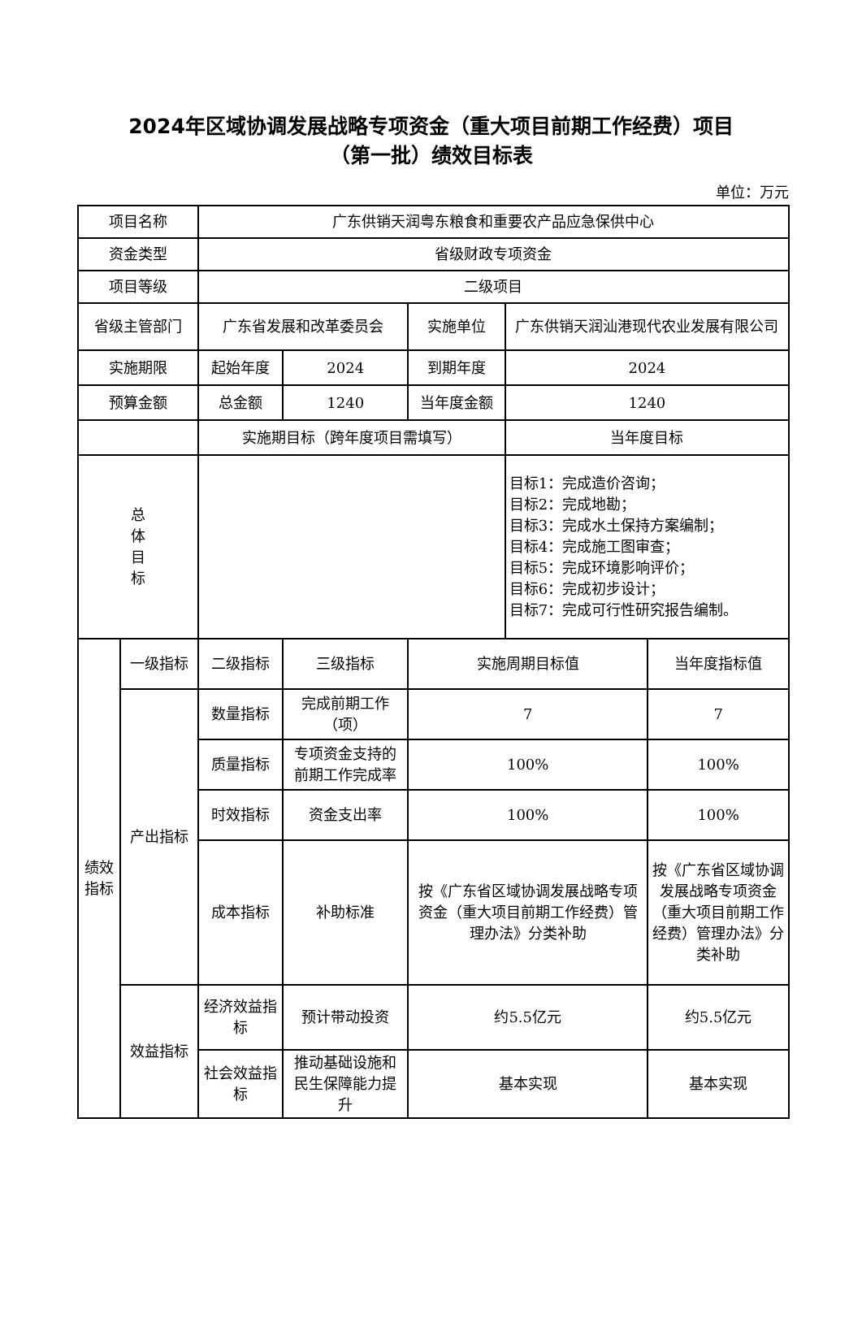2024年区域协调发展战略专项资金（重大项目前期工作经费）项目
（第一批）绩效目标表
单位：万元
| 项目名称 | | 广东供销天润粤东粮食和重要农产品应急保供中心 | | | | |
| 资金类型 | | 省级财政专项资金 | | | | |
| 项目等级 | | 二级项目 | | | | |
| 省级主管部门 | | 广东省发展和改革委员会 | | 实施单位 | 广东供销天润汕港现代农业发展有限公司 | |
| 实施期限 | | 起始年度 | 2024 | 到期年度 | 2024 | |
| 预算金额 | | 总金额 | 1240 | 当年度金额 | 1240 | |
| | | 实施期目标（跨年度项目需填写） | | | 当年度目标 | |
| 总 体 目 标 | | | | | 目标1：完成造价咨询； 目标2：完成地勘； 目标3：完成水土保持方案编制； 目标4：完成施工图审查； 目标5：完成环境影响评价； 目标6：完成初步设计； 目标7：完成可行性研究报告编制。 | |
| 绩效 指标 | 一级指标 | 二级指标 | 三级指标 | 实施周期目标值 | | 当年度指标值 |
| | 产出指标 | 数量指标 | 完成前期工作（项） | 7 | | 7 |
| | | 质量指标 | 专项资金支持的前期工作完成率 | 100% | | 100% |
| | | 时效指标 | 资金支出率 | 100% | | 100% |
| | | 成本指标 | 补助标准 | 按《广东省区域协调发展战略专项资金（重大项目前期工作经费）管理办法》分类补助 | | 按《广东省区域协调发展战略专项资金（重大项目前期工作经费）管理办法》分类补助 |
| | 效益指标 | 经济效益指标 | 预计带动投资 | 约5.5亿元 | | 约5.5亿元 |
| | | 社会效益指标 | 推动基础设施和民生保障能力提升 | 基本实现 | | 基本实现 |